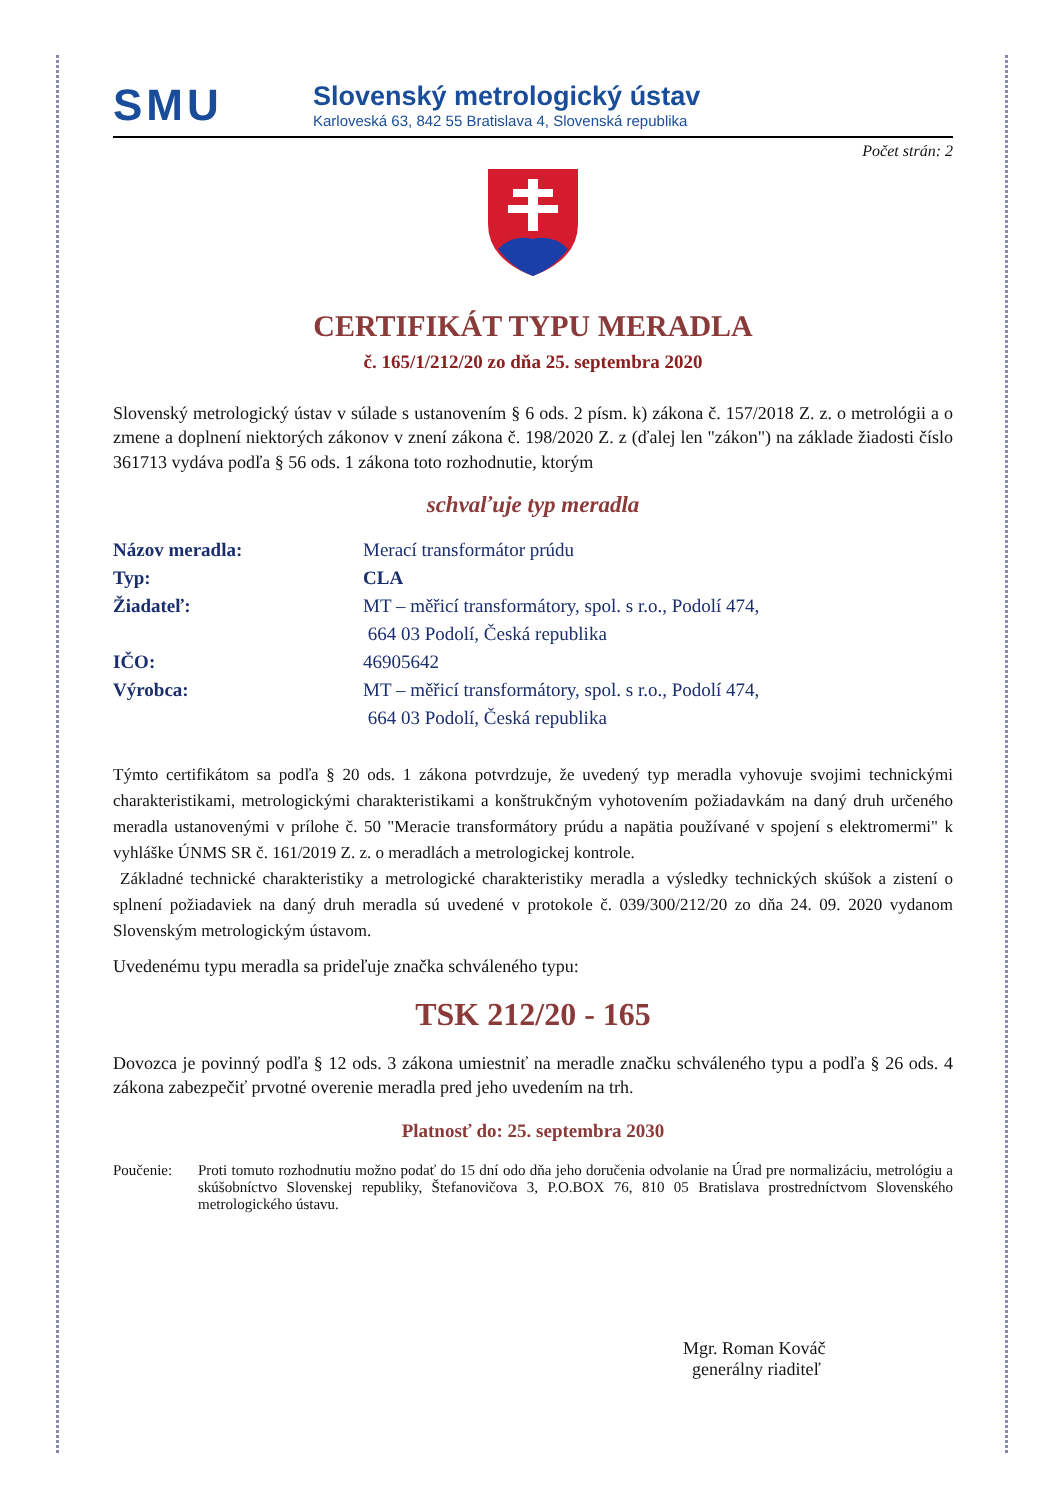SMU
Slovenský metrologický ústav
Karloveská 63, 842 55 Bratislava 4, Slovenská republika
Počet strán: 2
CERTIFIKÁT TYPU MERADLA
č. 165/1/212/20 zo dňa 25. septembra 2020
Slovenský metrologický ústav v súlade s ustanovením § 6 ods. 2 písm. k) zákona č. 157/2018 Z. z. o metrológii a o zmene a doplnení niektorých zákonov v znení zákona č. 198/2020 Z. z (ďalej len "zákon") na základe žiadosti číslo 361713 vydáva podľa § 56 ods. 1 zákona toto rozhodnutie, ktorým
schvaľuje typ meradla
Názov meradla: Merací transformátor prúdu
Typ: CLA
Žiadateľ: MT – měřicí transformátory, spol. s r.o., Podolí 474,
664 03 Podolí, Česká republika
IČO: 46905642
Výrobca: MT – měřicí transformátory, spol. s r.o., Podolí 474,
664 03 Podolí, Česká republika
Týmto certifikátom sa podľa § 20 ods. 1 zákona potvrdzuje, že uvedený typ meradla vyhovuje svojimi technickými charakteristikami, metrologickými charakteristikami a konštrukčným vyhotovením požiadavkám na daný druh určeného meradla ustanovenými v prílohe č. 50 "Meracie transformátory prúdu a napätia používané v spojení s elektromermi" k vyhláške ÚNMS SR č. 161/2019 Z. z. o meradlách a metrologickej kontrole.
Základné technické charakteristiky a metrologické charakteristiky meradla a výsledky technických skúšok a zistení o splnení požiadaviek na daný druh meradla sú uvedené v protokole č. 039/300/212/20 zo dňa 24. 09. 2020 vydanom Slovenským metrologickým ústavom.
Uvedenému typu meradla sa prideľuje značka schváleného typu:
TSK 212/20 - 165
Dovozca je povinný podľa § 12 ods. 3 zákona umiestniť na meradle značku schváleného typu a podľa § 26 ods. 4 zákona zabezpečiť prvotné overenie meradla pred jeho uvedením na trh.
Platnosť do: 25. septembra 2030
Poučenie: Proti tomuto rozhodnutiu možno podať do 15 dní odo dňa jeho doručenia odvolanie na Úrad pre normalizáciu, metrológiu a skúšobníctvo Slovenskej republiky, Štefanovičova 3, P.O.BOX 76, 810 05 Bratislava prostredníctvom Slovenského metrologického ústavu.
Mgr. Roman Kováč
generálny riaditeľ